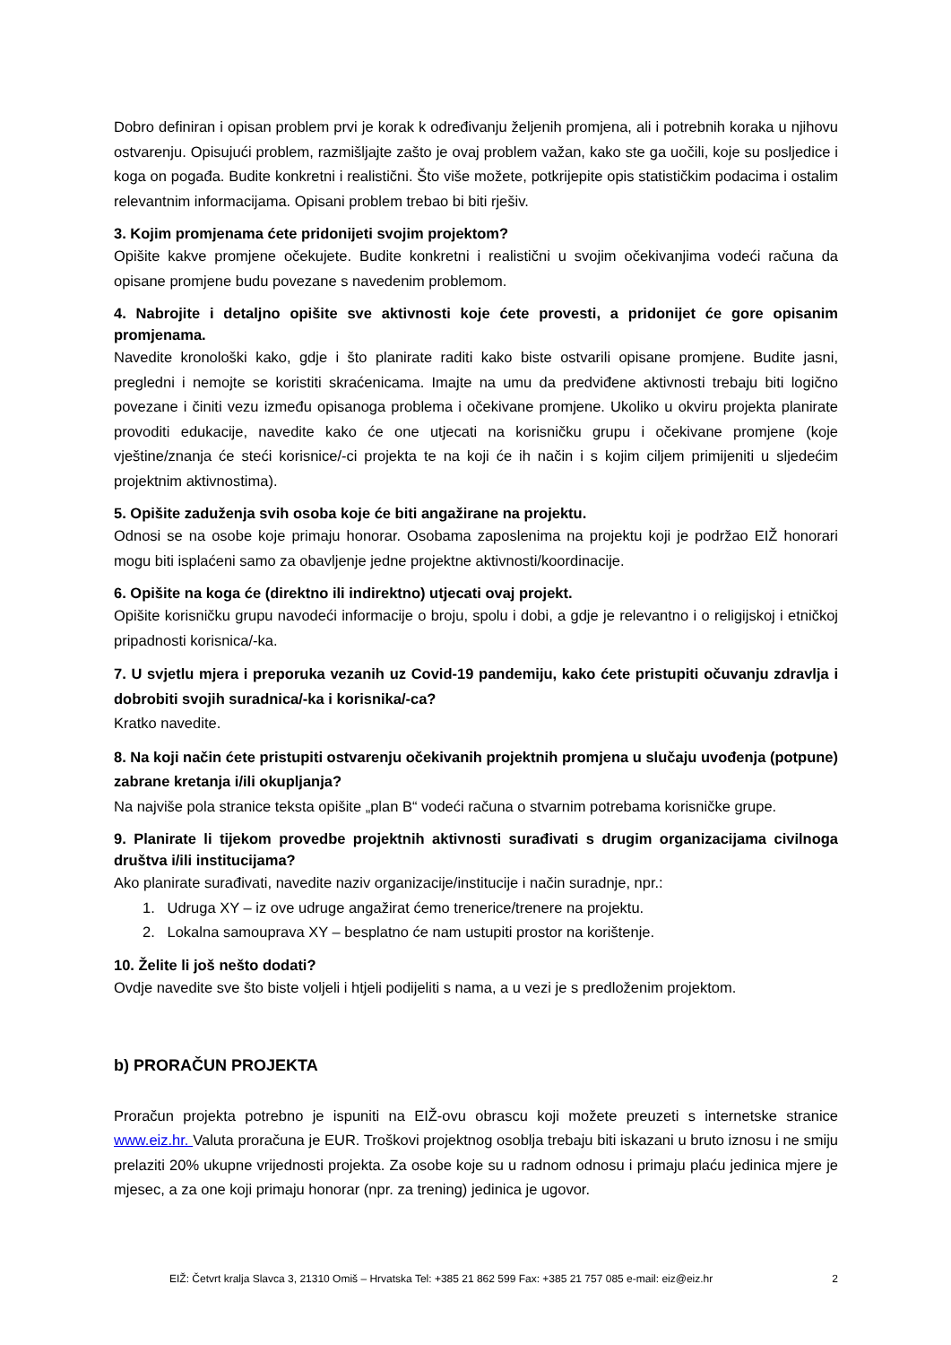Dobro definiran i opisan problem prvi je korak k određivanju željenih promjena, ali i potrebnih koraka u njihovu ostvarenju. Opisujući problem, razmišljajte zašto je ovaj problem važan, kako ste ga uočili, koje su posljedice i koga on pogađa. Budite konkretni i realistični. Što više možete, potkrijepite opis statističkim podacima i ostalim relevantnim informacijama. Opisani problem trebao bi biti rješiv.
3. Kojim promjenama ćete pridonijeti svojim projektom?
Opišite kakve promjene očekujete. Budite konkretni i realistični u svojim očekivanjima vodeći računa da opisane promjene budu povezane s navedenim problemom.
4. Nabrojite i detaljno opišite sve aktivnosti koje ćete provesti, a pridonijet će gore opisanim promjenama.
Navedite kronološki kako, gdje i što planirate raditi kako biste ostvarili opisane promjene. Budite jasni, pregledni i nemojte se koristiti skraćenicama. Imajte na umu da predviđene aktivnosti trebaju biti logično povezane i činiti vezu između opisanoga problema i očekivane promjene. Ukoliko u okviru projekta planirate provoditi edukacije, navedite kako će one utjecati na korisničku grupu i očekivane promjene (koje vještine/znanja će steći korisnice/-ci projekta te na koji će ih način i s kojim ciljem primijeniti u sljedećim projektnim aktivnostima).
5. Opišite zaduženja svih osoba koje će biti angažirane na projektu.
Odnosi se na osobe koje primaju honorar. Osobama zaposlenima na projektu koji je podržao EIŽ honorari mogu biti isplaćeni samo za obavljenje jedne projektne aktivnosti/koordinacije.
6. Opišite na koga će (direktno ili indirektno) utjecati ovaj projekt.
Opišite korisničku grupu navodeći informacije o broju, spolu i dobi, a gdje je relevantno i o religijskoj i etničkoj pripadnosti korisnica/-ka.
7. U svjetlu mjera i preporuka vezanih uz Covid-19 pandemiju, kako ćete pristupiti očuvanju zdravlja i dobrobiti svojih suradnica/-ka i korisnika/-ca?
Kratko navedite.
8. Na koji način ćete pristupiti ostvarenju očekivanih projektnih promjena u slučaju uvođenja (potpune) zabrane kretanja i/ili okupljanja?
Na najviše pola stranice teksta opišite „plan B“ vodeći računa o stvarnim potrebama korisničke grupe.
9. Planirate li tijekom provedbe projektnih aktivnosti surađivati s drugim organizacijama civilnoga društva i/ili institucijama?
Ako planirate surađivati, navedite naziv organizacije/institucije i način suradnje, npr.:
1. Udruga XY – iz ove udruge angažirat ćemo trenerice/trenere na projektu.
2. Lokalna samouprava XY – besplatno će nam ustupiti prostor na korištenje.
10. Želite li još nešto dodati?
Ovdje navedite sve što biste voljeli i htjeli podijeliti s nama, a u vezi je s predloženim projektom.
b) PRORAČUN PROJEKTA
Proračun projekta potrebno je ispuniti na EIŽ-ovu obrascu koji možete preuzeti s internetske stranice www.eiz.hr. Valuta proračuna je EUR. Troškovi projektnog osoblja trebaju biti iskazani u bruto iznosu i ne smiju prelaziti 20% ukupne vrijednosti projekta. Za osobe koje su u radnom odnosu i primaju plaću jedinica mjere je mjesec, a za one koji primaju honorar (npr. za trening) jedinica je ugovor.
EIŽ: Četvrt kralja Slavca 3, 21310 Omiš – Hrvatska Tel: +385 21 862 599 Fax: +385 21 757 085 e-mail: eiz@eiz.hr 2